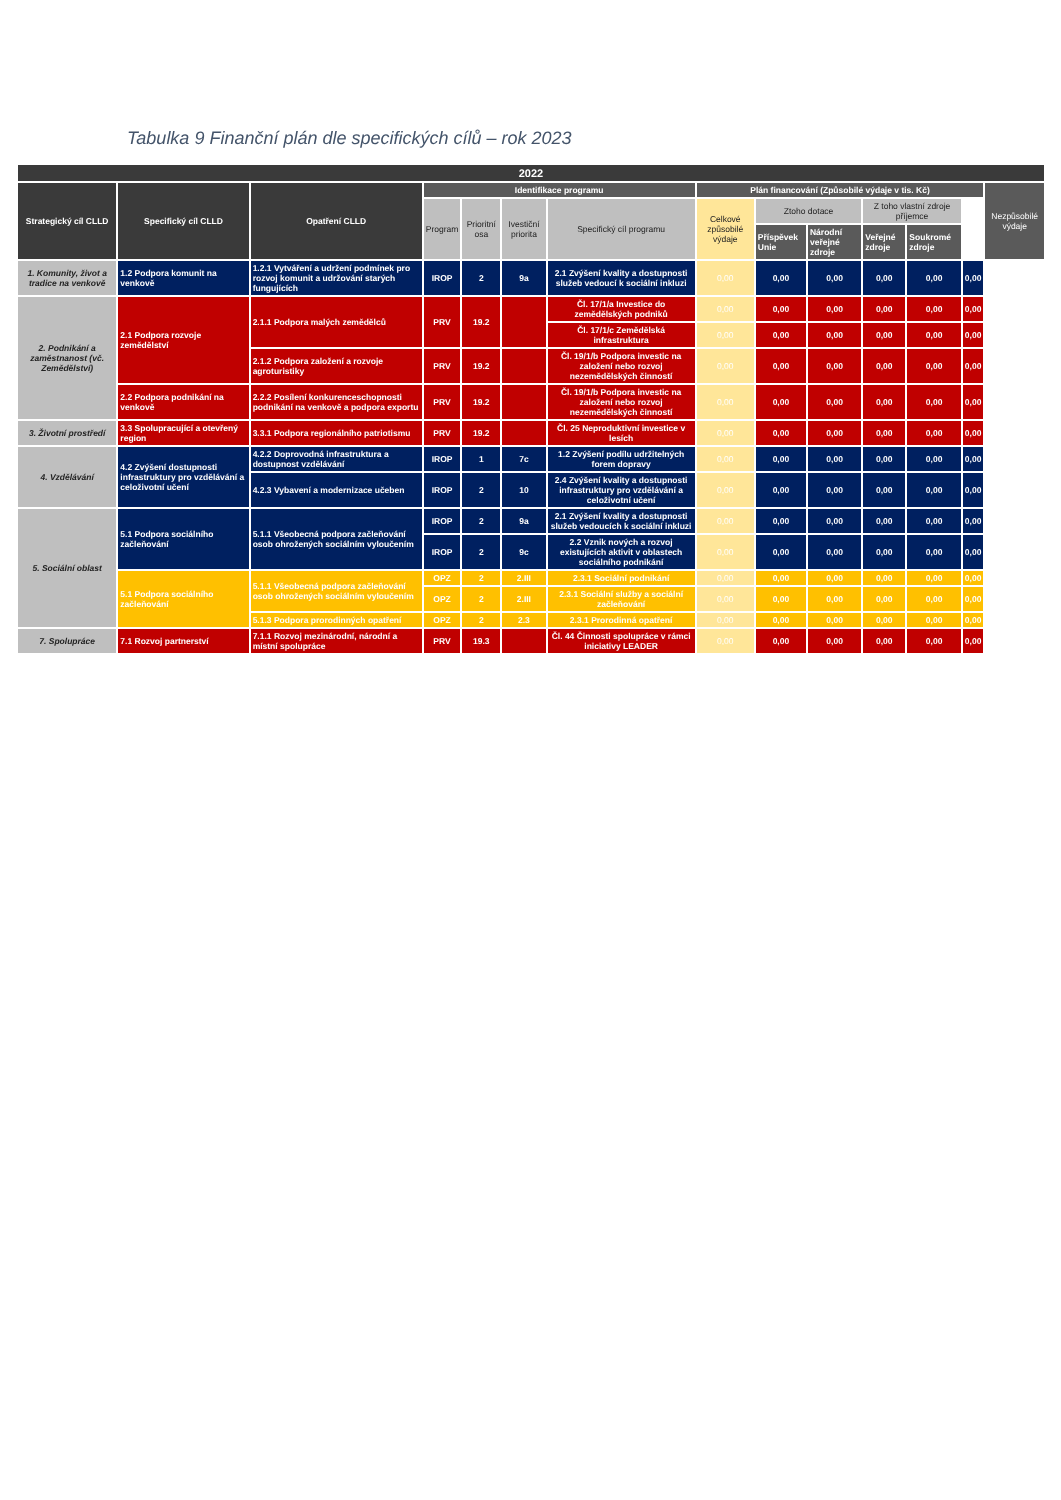Tabulka 9 Finanční plán dle specifických cílů – rok 2023
| 2022 | | | | | | | | | | | | | |
| --- | --- | --- | --- | --- | --- | --- | --- | --- | --- | --- | --- | --- | --- |
| Strategický cíl CLLD | Specifický cíl CLLD | Opatření CLLD | Identifikace programu | | | | Plán financování (Způsobilé výdaje v tis. Kč) | | | | | | Nezpůsobilé výdaje |
| | | | Program | Prioritní osa | Ivestiční priorita | Specifický cíl programu | Celkové způsobilé výdaje | Ztoho dotace | | Z toho vlastní zdroje příjemce | | | |
| | | | | | | | | Příspěvek Unie | Národní veřejné zdroje | Veřejné zdroje | Soukromé zdroje | | |
| 1. Komunity, život a tradice na venkově | 1.2 Podpora komunit na venkově | 1.2.1 Vytváření a udržení podmínek pro rozvoj komunit a udržování starých fungujících | IROP | 2 | 9a | 2.1 Zvýšení kvality a dostupnosti služeb vedoucí k sociální inkluzi | 0,00 | 0,00 | 0,00 | 0,00 | 0,00 | 0,00 | |
| 2. Podnikání a zaměstnanost (vč. Zemědělství) | 2.1 Podpora rozvoje zemědělství | 2.1.1 Podpora malých zemědělců | PRV | 19.2 | | Čl. 17/1/a Investice do zemědělských podniků | 0,00 | 0,00 | 0,00 | 0,00 | 0,00 | 0,00 | |
| | | | | | | Čl. 17/1/c Zemědělská infrastruktura | 0,00 | 0,00 | 0,00 | 0,00 | 0,00 | 0,00 | |
| | | 2.1.2 Podpora založení a rozvoje agroturistiky | PRV | 19.2 | | Čl. 19/1/b Podpora investic na založení nebo rozvoj nezemědělských činností | 0,00 | 0,00 | 0,00 | 0,00 | 0,00 | 0,00 | |
| | 2.2 Podpora podnikání na venkově | 2.2.2 Posílení konkurenceschopnosti podnikání na venkově a podpora exportu | PRV | 19.2 | | Čl. 19/1/b Podpora investic na založení nebo rozvoj nezemědělských činností | 0,00 | 0,00 | 0,00 | 0,00 | 0,00 | 0,00 | |
| 3. Životní prostředí | 3.3 Spolupracující a otevřený region | 3.3.1 Podpora regionálního patriotismu | PRV | 19.2 | | Čl. 25 Neproduktivní investice v lesích | 0,00 | 0,00 | 0,00 | 0,00 | 0,00 | 0,00 | |
| 4. Vzdělávání | 4.2 Zvýšení dostupnosti infrastruktury pro vzdělávání a celoživotní učení | 4.2.2 Doprovodná infrastruktura a dostupnost vzdělávání | IROP | 1 | 7c | 1.2 Zvýšení podílu udržitelných forem dopravy | 0,00 | 0,00 | 0,00 | 0,00 | 0,00 | 0,00 | |
| | | 4.2.3 Vybavení a modernizace učeben | IROP | 2 | 10 | 2.4 Zvýšení kvality a dostupnosti infrastruktury pro vzdělávání a celoživotní učení | 0,00 | 0,00 | 0,00 | 0,00 | 0,00 | 0,00 | |
| 5. Sociální oblast | 5.1 Podpora sociálního začleňování | 5.1.1 Všeobecná podpora začleňování osob ohrožených sociálním vyloučením | IROP | 2 | 9a | 2.1 Zvýšení kvality a dostupnosti služeb vedoucích k sociální inkluzi | 0,00 | 0,00 | 0,00 | 0,00 | 0,00 | 0,00 | |
| | | | IROP | 2 | 9c | 2.2 Vznik nových a rozvoj existujících aktivit v oblastech sociálního podnikání | 0,00 | 0,00 | 0,00 | 0,00 | 0,00 | 0,00 | |
| | 5.1 Podpora sociálního začleňování | 5.1.1 Všeobecná podpora začleňování osob ohrožených sociálním vyloučením | OPZ | 2 | 2.III | 2.3.1 Sociální podnikání | 0,00 | 0,00 | 0,00 | 0,00 | 0,00 | 0,00 | |
| | | | OPZ | 2 | 2.III | 2.3.1 Sociální služby a sociální začleňování | 0,00 | 0,00 | 0,00 | 0,00 | 0,00 | 0,00 | |
| | | 5.1.3 Podpora prorodinných opatření | OPZ | 2 | 2.3 | 2.3.1 Prorodinná opatření | 0,00 | 0,00 | 0,00 | 0,00 | 0,00 | 0,00 | |
| 7. Spolupráce | 7.1 Rozvoj partnerství | 7.1.1 Rozvoj mezinárodní, národní a místní spolupráce | PRV | 19.3 | | Čl. 44 Činnosti spolupráce v rámci iniciativy LEADER | 0,00 | 0,00 | 0,00 | 0,00 | 0,00 | 0,00 | |